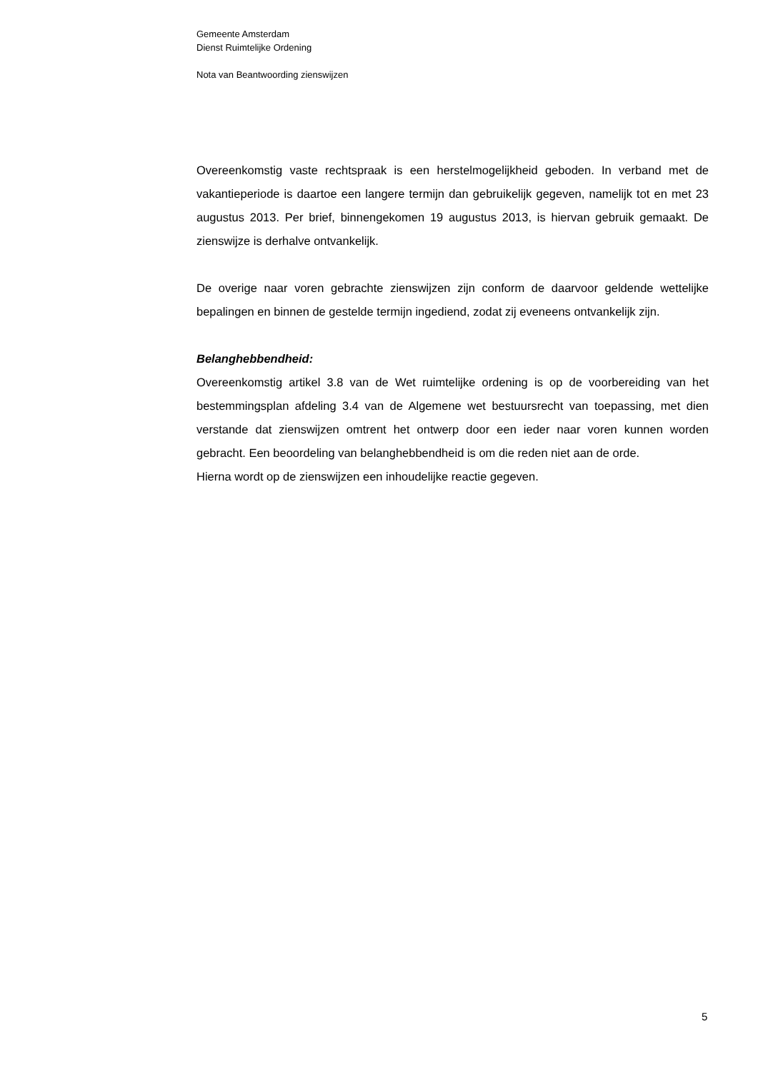Gemeente Amsterdam
Dienst Ruimtelijke Ordening
Nota van Beantwoording zienswijzen
Overeenkomstig vaste rechtspraak is een herstelmogelijkheid geboden. In verband met de vakantieperiode is daartoe een langere termijn dan gebruikelijk gegeven, namelijk tot en met 23 augustus 2013. Per brief, binnengekomen 19 augustus 2013, is hiervan gebruik gemaakt. De zienswijze is derhalve ontvankelijk.
De overige naar voren gebrachte zienswijzen zijn conform de daarvoor geldende wettelijke bepalingen en binnen de gestelde termijn ingediend, zodat zij eveneens ontvankelijk zijn.
Belanghebbendheid:
Overeenkomstig artikel 3.8 van de Wet ruimtelijke ordening is op de voorbereiding van het bestemmingsplan afdeling 3.4 van de Algemene wet bestuursrecht van toepassing, met dien verstande dat zienswijzen omtrent het ontwerp door een ieder naar voren kunnen worden gebracht. Een beoordeling van belanghebbendheid is om die reden niet aan de orde.
Hierna wordt op de zienswijzen een inhoudelijke reactie gegeven.
5